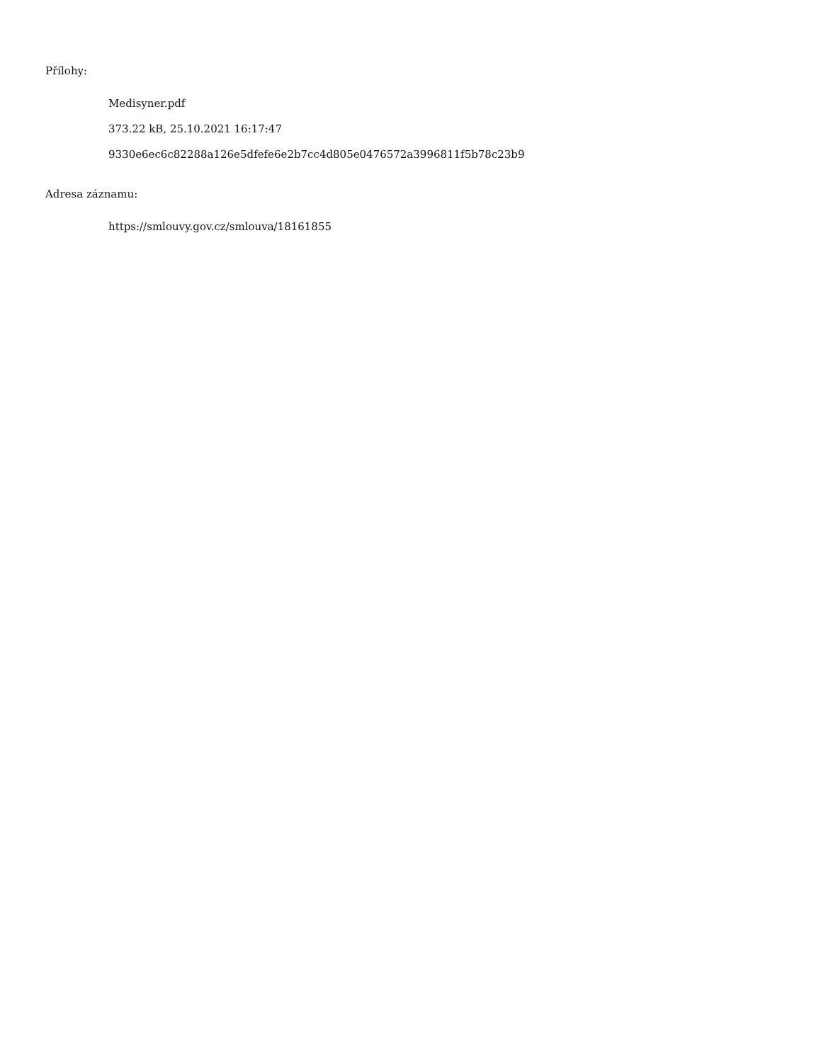Přílohy:
Medisyner.pdf
373.22 kB, 25.10.2021 16:17:47
9330e6ec6c82288a126e5dfefe6e2b7cc4d805e0476572a3996811f5b78c23b9
Adresa záznamu:
https://smlouvy.gov.cz/smlouva/18161855